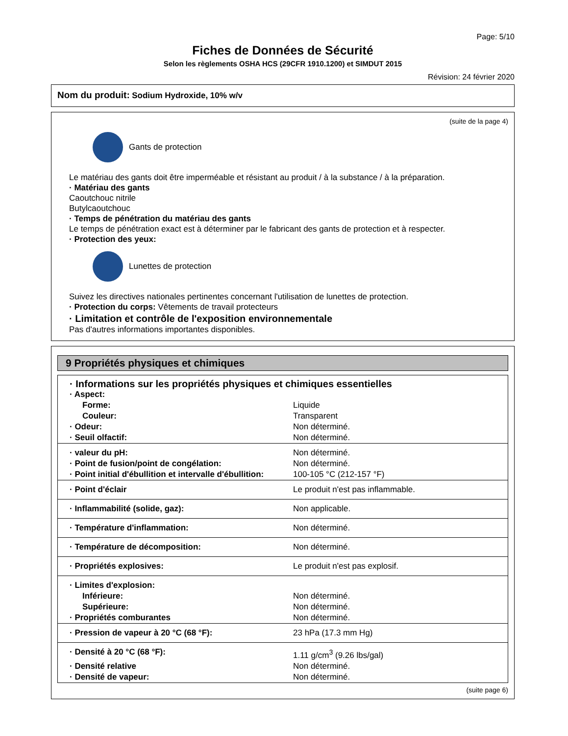Page: 5/10
Fiches de Données de Sécurité
Selon les règlements OSHA HCS (29CFR 1910.1200) et SIMDUT 2015
Révision: 24 février 2020
Nom du produit: Sodium Hydroxide, 10% w/v
(suite de la page 4)
Gants de protection
Le matériau des gants doit être imperméable et résistant au produit / à la substance / à la préparation.
· Matériau des gants
Caoutchouc nitrile
Butylcaoutchouc
· Temps de pénétration du matériau des gants
Le temps de pénétration exact est à déterminer par le fabricant des gants de protection et à respecter.
· Protection des yeux:
Lunettes de protection
Suivez les directives nationales pertinentes concernant l'utilisation de lunettes de protection.
· Protection du corps: Vêtements de travail protecteurs
· Limitation et contrôle de l'exposition environnementale
Pas d'autres informations importantes disponibles.
9 Propriétés physiques et chimiques
| · Informations sur les propriétés physiques et chimiques essentielles | |
| · Aspect: | |
| Forme: | Liquide |
| Couleur: | Transparent |
| · Odeur: | Non déterminé. |
| · Seuil olfactif: | Non déterminé. |
| · valeur du pH: | Non déterminé. |
| · Point de fusion/point de congélation: | Non déterminé. |
| · Point initial d'ébullition et intervalle d'ébullition: | 100-105 °C (212-157 °F) |
| · Point d'éclair | Le produit n'est pas inflammable. |
| · Inflammabilité (solide, gaz): | Non applicable. |
| · Température d'inflammation: | Non déterminé. |
| · Température de décomposition: | Non déterminé. |
| · Propriétés explosives: | Le produit n'est pas explosif. |
| · Limites d'explosion: | |
| Inférieure: | Non déterminé. |
| Supérieure: | Non déterminé. |
| · Propriétés comburantes | Non déterminé. |
| · Pression de vapeur à 20 °C (68 °F): | 23 hPa (17.3 mm Hg) |
| · Densité à 20 °C (68 °F): | 1.11 g/cm<sup>3</sup> (9.26 lbs/gal) |
| · Densité relative | Non déterminé. |
| · Densité de vapeur: | Non déterminé. |
(suite page 6)